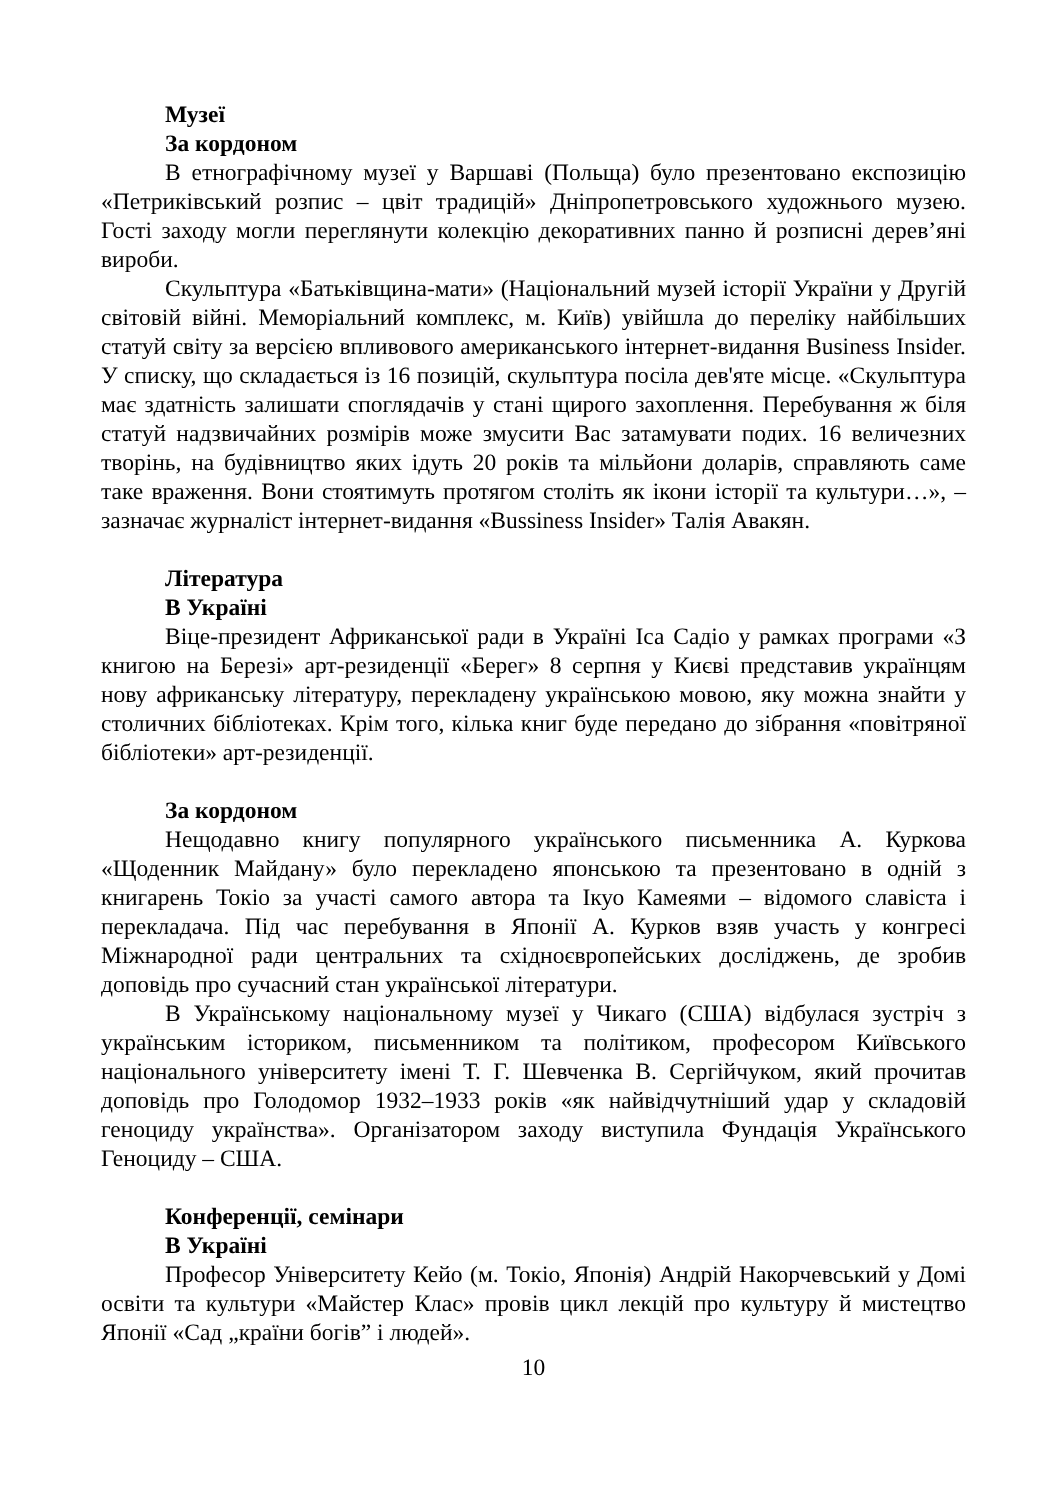Музеї
За кордоном
В етнографічному музеї у Варшаві (Польща) було презентовано експозицію «Петриківський розпис – цвіт традицій» Дніпропетровського художнього музею. Гості заходу могли переглянути колекцію декоративних панно й розписні дерев’яні вироби.
Скульптура «Батьківщина-мати» (Національний музей історії України у Другій світовій війні. Меморіальний комплекс, м. Київ) увійшла до переліку найбільших статуй світу за версією впливового американського інтернет-видання Business Insider. У списку, що складається із 16 позицій, скульптура посіла дев'яте місце. «Скульптура має здатність залишати споглядачів у стані щирого захоплення. Перебування ж біля статуй надзвичайних розмірів може змусити Вас затамувати подих. 16 величезних творінь, на будівництво яких ідуть 20 років та мільйони доларів, справляють саме таке враження. Вони стоятимуть протягом століть як ікони історії та культури…», – зазначає журналіст інтернет-видання «Bussiness Insider» Талія Авакян.
Література
В Україні
Віце-президент Африканської ради в Україні Іса Садіо у рамках програми «З книгою на Березі» арт-резиденції «Берег» 8 серпня у Києві представив українцям нову африканську літературу, перекладену українською мовою, яку можна знайти у столичних бібліотеках. Крім того, кілька книг буде передано до зібрання «повітряної бібліотеки» арт-резиденції.
За кордоном
Нещодавно книгу популярного українського письменника А. Куркова «Щоденник Майдану» було перекладено японською та презентовано в одній з книгарень Токіо за участі самого автора та Ікуо Камеями – відомого славіста і перекладача. Під час перебування в Японії А. Курков взяв участь у конгресі Міжнародної ради центральних та східноєвропейських досліджень, де зробив доповідь про сучасний стан української літератури.
В Українському національному музеї у Чикаго (США) відбулася зустріч з українським істориком, письменником та політиком, професором Київського національного університету імені Т. Г. Шевченка В. Сергійчуком, який прочитав доповідь про Голодомор 1932–1933 років «як найвідчутніший удар у складовій геноциду українства». Організатором заходу виступила Фундація Українського Геноциду – США.
Конференції, семінари
В Україні
Професор Університету Кейо (м. Токіо, Японія) Андрій Накорчевський у Домі освіти та культури «Майстер Клас» провів цикл лекцій про культуру й мистецтво Японії «Сад „країни богів” і людей».
10